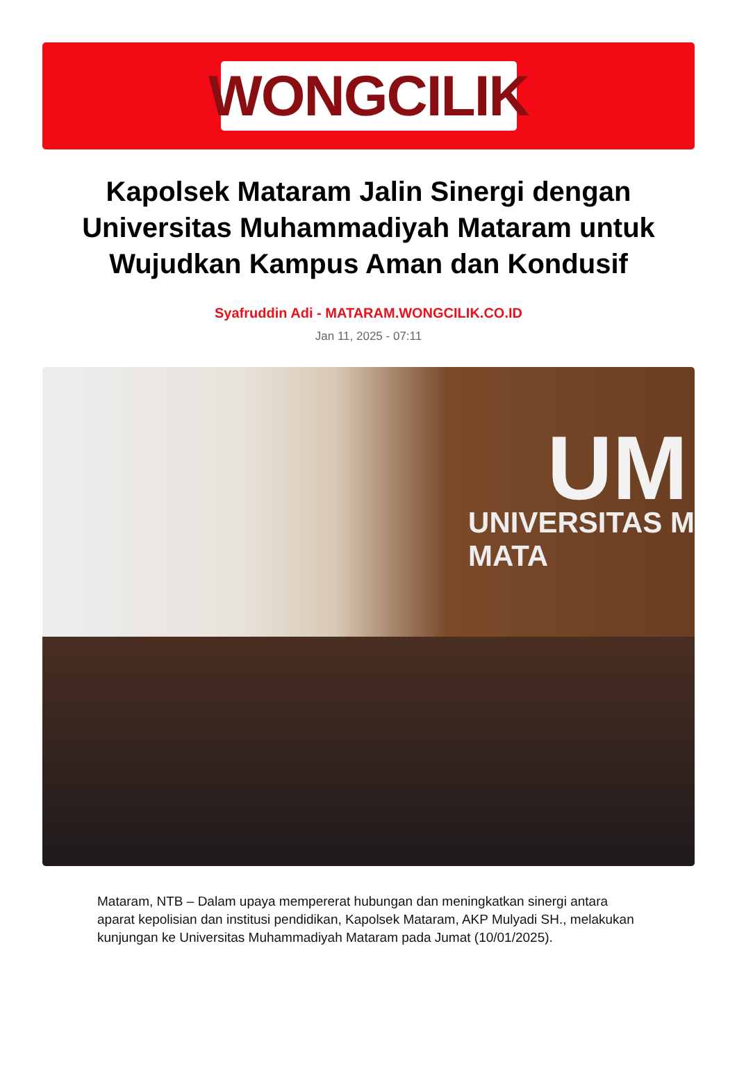WONGCILIK
Kapolsek Mataram Jalin Sinergi dengan Universitas Muhammadiyah Mataram untuk Wujudkan Kampus Aman dan Kondusif
Syafruddin Adi - MATARAM.WONGCILIK.CO.ID
Jan 11, 2025 - 07:11
UM
UNIVERSITAS M
MATA
Mataram, NTB – Dalam upaya mempererat hubungan dan meningkatkan sinergi antara aparat kepolisian dan institusi pendidikan, Kapolsek Mataram, AKP Mulyadi SH., melakukan kunjungan ke Universitas Muhammadiyah Mataram pada Jumat (10/01/2025).